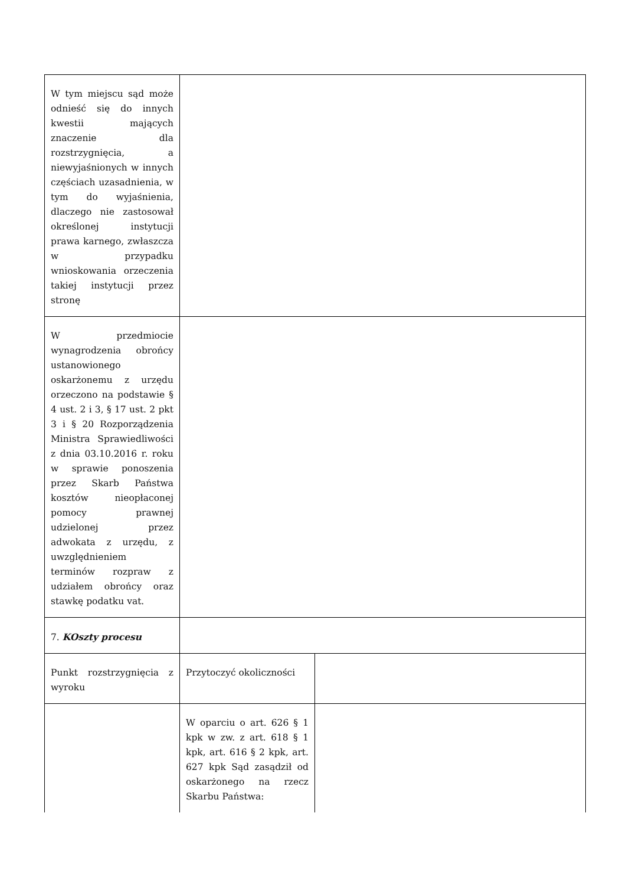| W tym miejscu sąd może odnieść się do innych kwestii mających znaczenie dla rozstrzygnięcia, a niewyjaśnionych w innych częściach uzasadnienia, w tym do wyjaśnienia, dlaczego nie zastosował określonej instytucji prawa karnego, zwłaszcza w przypadku wnioskowania orzeczenia takiej instytucji przez stronę | | |
| W przedmiocie wynagrodzenia obrońcy ustanowionego oskarżonemu z urzędu orzeczono na podstawie § 4 ust. 2 i 3, § 17 ust. 2 pkt 3 i § 20 Rozporządzenia Ministra Sprawiedliwości z dnia 03.10.2016 r. roku w sprawie ponoszenia przez Skarb Państwa kosztów nieopłaconej pomocy prawnej udzielonej przez adwokata z urzędu, z uwzględnieniem terminów rozpraw z udziałem obrońcy oraz stawkę podatku vat. | | |
| 7. KOszty procesu | | |
| Punkt rozstrzygnięcia z wyroku | Przytoczyć okoliczności | |
| | W oparciu o art. 626 § 1 kpk w zw. z art. 618 § 1 kpk, art. 616 § 2 kpk, art. 627 kpk Sąd zasądził od oskarżonego na rzecz Skarbu Państwa: | |